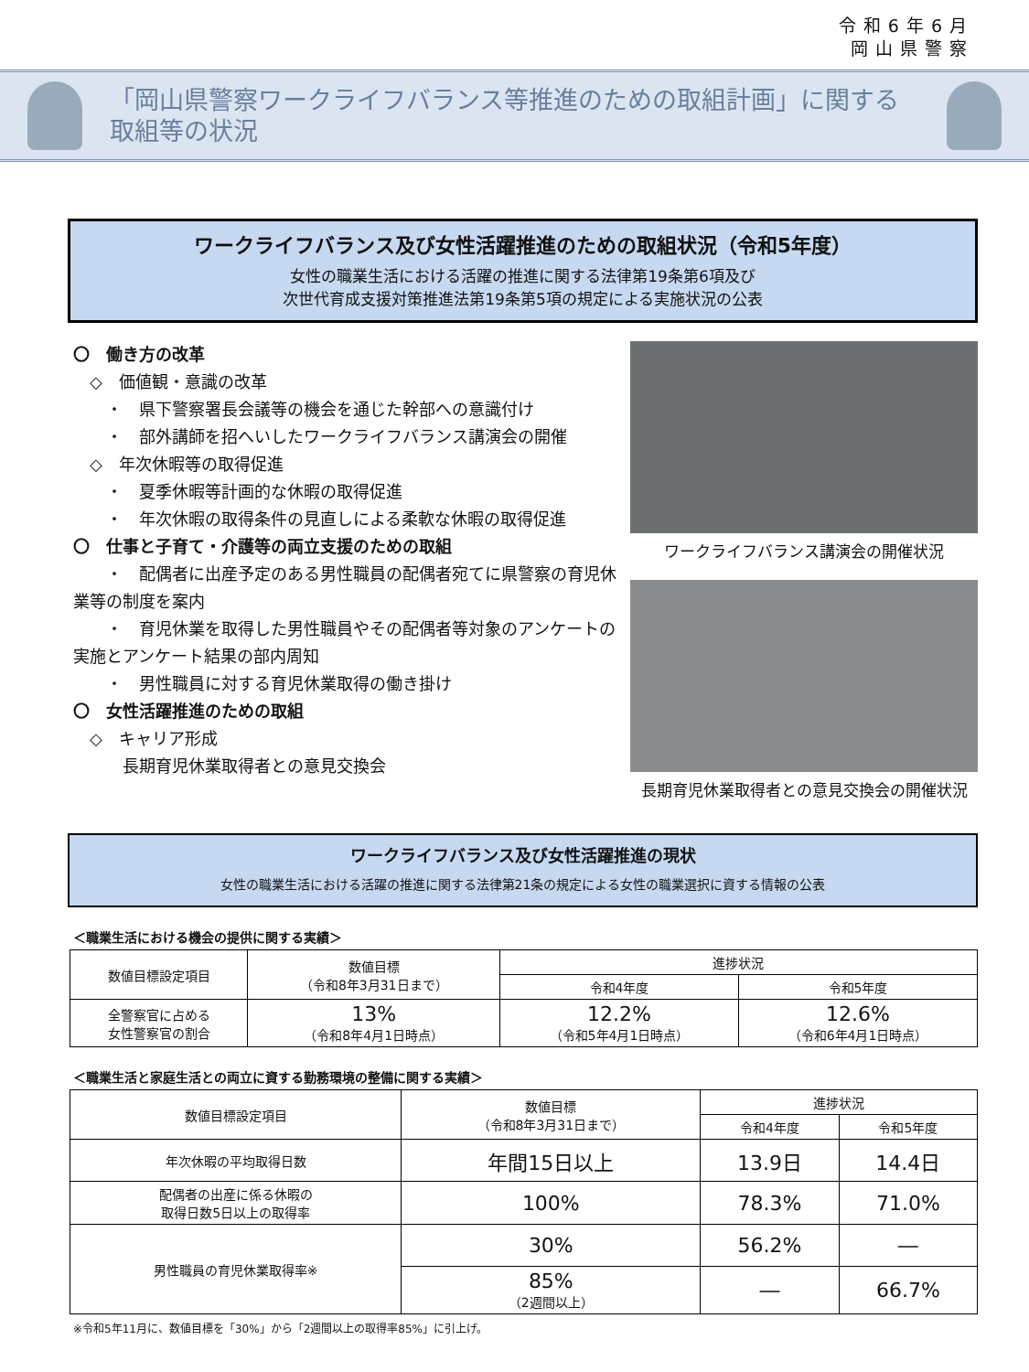令和6年6月
岡山県警察
「岡山県警察ワークライフバランス等推進のための取組計画」に関する
取組等の状況
ワークライフバランス及び女性活躍推進のための取組状況（令和5年度）
女性の職業生活における活躍の推進に関する法律第19条第6項及び
次世代育成支援対策推進法第19条第5項の規定による実施状況の公表
〇　働き方の改革
　◇　価値観・意識の改革
　　・　県下警察署長会議等の機会を通じた幹部への意識付け
　　・　部外講師を招へいしたワークライフバランス講演会の開催
　◇　年次休暇等の取得促進
　　・　夏季休暇等計画的な休暇の取得促進
　　・　年次休暇の取得条件の見直しによる柔軟な休暇の取得促進
〇　仕事と子育て・介護等の両立支援のための取組
　　・　配偶者に出産予定のある男性職員の配偶者宛てに県警察の育児休業等の制度を案内
　　・　育児休業を取得した男性職員やその配偶者等対象のアンケートの実施とアンケート結果の部内周知
　　・　男性職員に対する育児休業取得の働き掛け
〇　女性活躍推進のための取組
　◇　キャリア形成
　　　長期育児休業取得者との意見交換会
ワークライフバランス講演会の開催状況
長期育児休業取得者との意見交換会の開催状況
ワークライフバランス及び女性活躍推進の現状
女性の職業生活における活躍の推進に関する法律第21条の規定による女性の職業選択に資する情報の公表
＜職業生活における機会の提供に関する実績＞
| 数値目標設定項目 | 数値目標 （令和8年3月31日まで） | 進捗状況 | |
| --- | --- | --- | --- |
| | | 令和4年度 | 令和5年度 |
| 全警察官に占める 女性警察官の割合 | 13% （令和8年4月1日時点） | 12.2% （令和5年4月1日時点） | 12.6% （令和6年4月1日時点） |
＜職業生活と家庭生活との両立に資する勤務環境の整備に関する実績＞
| 数値目標設定項目 | 数値目標 （令和8年3月31日まで） | 進捗状況 | |
| --- | --- | --- | --- |
| | | 令和4年度 | 令和5年度 |
| 年次休暇の平均取得日数 | 年間15日以上 | 13.9日 | 14.4日 |
| 配偶者の出産に係る休暇の 取得日数5日以上の取得率 | 100% | 78.3% | 71.0% |
| 男性職員の育児休業取得率※ | 30% | 56.2% | ― |
| | 85% （2週間以上） | ― | 66.7% |
※令和5年11月に、数値目標を「30%」から「2週間以上の取得率85%」に引上げ。